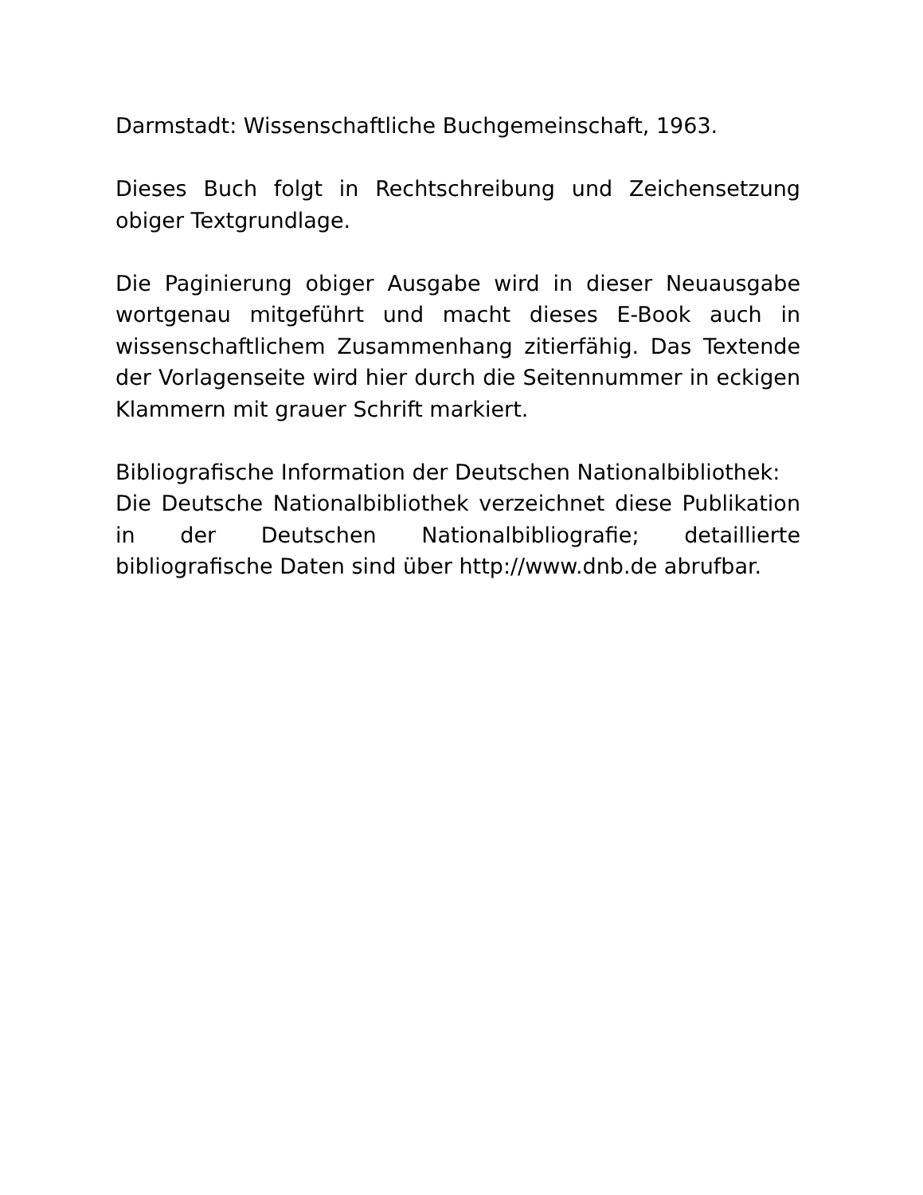Darmstadt: Wissenschaftliche Buchgemeinschaft, 1963.
Dieses Buch folgt in Rechtschreibung und Zeichensetzung obiger Textgrundlage.
Die Paginierung obiger Ausgabe wird in dieser Neuausgabe wortgenau mitgeführt und macht dieses E-Book auch in wissenschaftlichem Zusammenhang zitierfähig. Das Textende der Vorlagenseite wird hier durch die Seitennummer in eckigen Klammern mit grauer Schrift markiert.
Bibliografische Information der Deutschen Nationalbibliothek:
Die Deutsche Nationalbibliothek verzeichnet diese Publikation in der Deutschen Nationalbibliografie; detaillierte bibliografische Daten sind über http://www.dnb.de abrufbar.